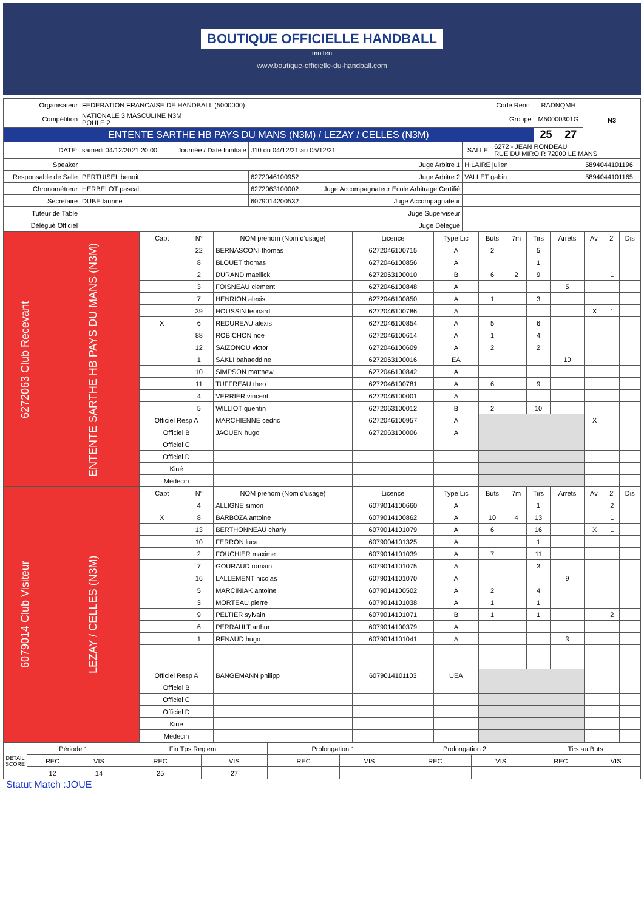BOUTIQUE OFFICIELLE HANDBALL
molten
www.boutique-officielle-du-handball.com
| Organisateur | FEDERATION FRANCAISE DE HANDBALL (5000000) | | | | | Code Renc | RADNQMH | | N3 |
| Compétition | NATIONALE 3 MASCULINE N3M POULE 2 | | | | | Groupe | M50000301G | | |
| ENTENTE SARTHE HB PAYS DU MANS (N3M) / LEZAY / CELLES (N3M) | | | | | | | 25 | 27 | |
| DATE: | samedi 04/12/2021 20:00 | Journée / Date Inintiale | J10 du 04/12/21 au 05/12/21 | | SALLE: | 6272 - JEAN RONDEAU RUE DU MIROIR 72000 LE MANS | | | |
| Speaker | | | | Juge Arbitre 1 | HILAIRE julien | | | | 5894044101196 |
| Responsable de Salle | PERTUISEL benoit | | 6272046100952 | Juge Arbitre 2 | VALLET gabin | | | | 5894044101165 |
| Chronométreur | HERBELOT pascal | | 6272063100002 | Juge Accompagnateur Ecole Arbitrage Certifié | | | | | |
| Secrétaire | DUBE laurine | | 6079014200532 | Juge Accompagnateur | | | | | |
| Tuteur de Table | | | | Juge Superviseur | | | | | |
| Délégué Officiel | | | | Juge Délégué | | | | | |
| 6272063 Club Recevant | ENTENTE SARTHE HB PAYS DU MANS (N3M) | Capt | N° | NOM prénom (Nom d'usage) | Licence | Type Lic | Buts | 7m | Tirs | Arrets | Av. | 2' | Dis |
| | | | 22 | BERNASCONI thomas | 6272046100715 | A | 2 | | 5 | | | | |
| | | | 8 | BLOUET thomas | 6272046100856 | A | | | 1 | | | | |
| | | | 2 | DURAND maellick | 6272063100010 | B | 6 | 2 | 9 | | | 1 | |
| | | | 3 | FOISNEAU clement | 6272046100848 | A | | | | 5 | | | |
| | | | 7 | HENRION alexis | 6272046100850 | A | 1 | | 3 | | | | |
| | | | 39 | HOUSSIN leonard | 6272046100786 | A | | | | | X | 1 | |
| | | X | 6 | REDUREAU alexis | 6272046100854 | A | 5 | | 6 | | | | |
| | | | 88 | ROBICHON noe | 6272046100614 | A | 1 | | 4 | | | | |
| | | | 12 | SAIZONOU victor | 6272046100609 | A | 2 | | 2 | | | | |
| | | | 1 | SAKLI bahaeddine | 6272063100016 | EA | | | | 10 | | | |
| | | | 10 | SIMPSON matthew | 6272046100842 | A | | | | | | | |
| | | | 11 | TUFFREAU theo | 6272046100781 | A | 6 | | 9 | | | | |
| | | | 4 | VERRIER vincent | 6272046100001 | A | | | | | | | |
| | | | 5 | WILLIOT quentin | 6272063100012 | B | 2 | | 10 | | | | |
| | | Officiel Resp A | | MARCHIENNE cedric | 6272046100957 | A | | | | | X | | |
| | | Officiel B | | JAOUEN hugo | 6272063100006 | A | | | | | | | |
| | | Officiel C | | | | | | | | | | | |
| | | Officiel D | | | | | | | | | | | |
| | | Kiné | | | | | | | | | | | |
| | | Médecin | | | | | | | | | | | |
| 6079014 Club Visiteur | LEZAY / CELLES (N3M) | Capt | N° | NOM prénom (Nom d'usage) | Licence | Type Lic | Buts | 7m | Tirs | Arrets | Av. | 2' | Dis |
| | | | 4 | ALLIGNE simon | 6079014100660 | A | | | 1 | | | 2 | |
| | | X | 8 | BARBOZA antoine | 6079014100862 | A | 10 | 4 | 13 | | | 1 | |
| | | | 13 | BERTHONNEAU charly | 6079014101079 | A | 6 | | 16 | | X | 1 | |
| | | | 10 | FERRON luca | 6079004101325 | A | | | 1 | | | | |
| | | | 2 | FOUCHIER maxime | 6079014101039 | A | 7 | | 11 | | | | |
| | | | 7 | GOURAUD romain | 6079014101075 | A | | | 3 | | | | |
| | | | 16 | LALLEMENT nicolas | 6079014101070 | A | | | | 9 | | | |
| | | | 5 | MARCINIAK antoine | 6079014100502 | A | 2 | | 4 | | | | |
| | | | 3 | MORTEAU pierre | 6079014101038 | A | 1 | | 1 | | | | |
| | | | 9 | PELTIER sylvain | 6079014101071 | B | 1 | | 1 | | | 2 | |
| | | | 6 | PERRAULT arthur | 6079014100379 | A | | | | | | | |
| | | | 1 | RENAUD hugo | 6079014101041 | A | | | | 3 | | | |
| | | Officiel Resp A | | BANGEMANN philipp | 6079014101103 | UEA | | | | | | | |
| | | Officiel B | | | | | | | | | | | |
| | | Officiel C | | | | | | | | | | | |
| | | Officiel D | | | | | | | | | | | |
| | | Kiné | | | | | | | | | | | |
| | | Médecin | | | | | | | | | | | |
| DETAIL SCORE | Période 1 | | Fin Tps Reglem. | | Prolongation 1 | | Prolongation 2 | | Tirs au Buts | |
| | REC | VIS | REC | VIS | REC | VIS | REC | VIS | REC | VIS |
| | 12 | 14 | 25 | 27 | | | | | | |
Statut Match :JOUE